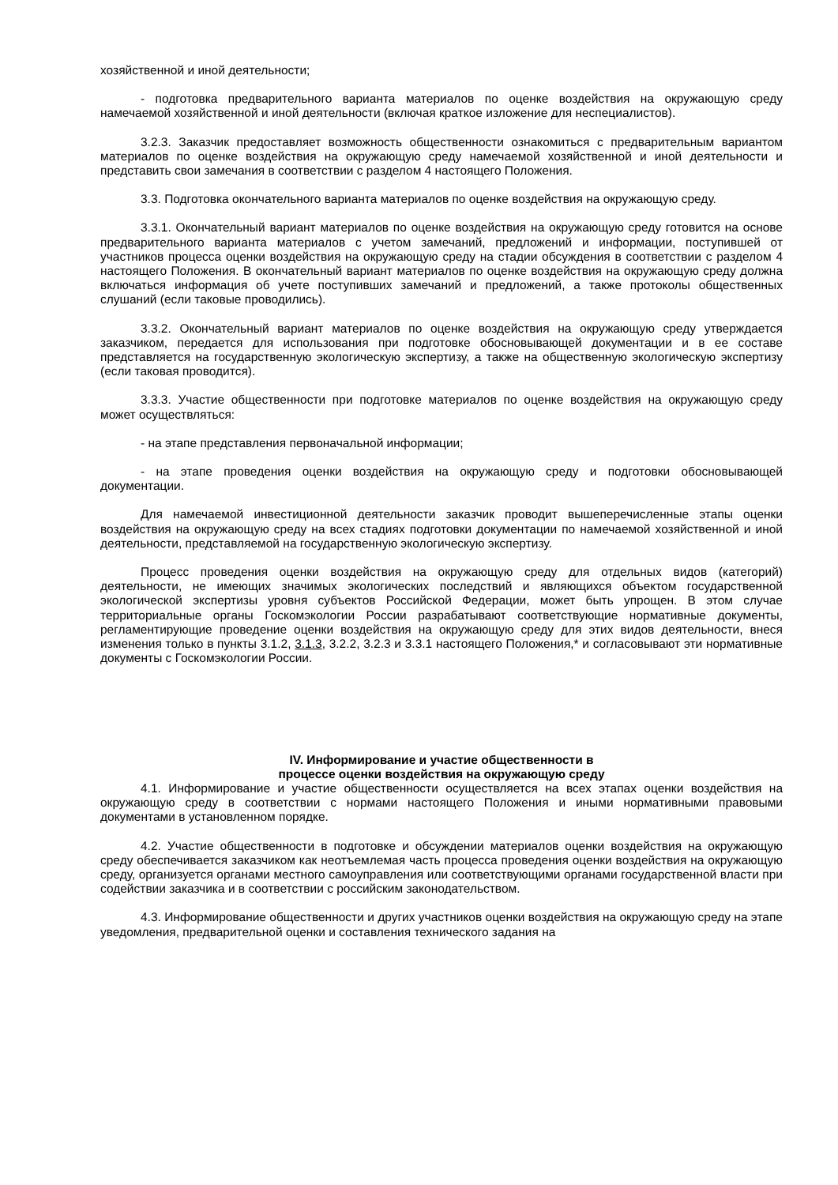хозяйственной и иной деятельности;
- подготовка предварительного варианта материалов по оценке воздействия на окружающую среду намечаемой хозяйственной и иной деятельности (включая краткое изложение для неспециалистов).
3.2.3. Заказчик предоставляет возможность общественности ознакомиться с предварительным вариантом материалов по оценке воздействия на окружающую среду намечаемой хозяйственной и иной деятельности и представить свои замечания в соответствии с разделом 4 настоящего Положения.
3.3. Подготовка окончательного варианта материалов по оценке воздействия на окружающую среду.
3.3.1. Окончательный вариант материалов по оценке воздействия на окружающую среду готовится на основе предварительного варианта материалов с учетом замечаний, предложений и информации, поступившей от участников процесса оценки воздействия на окружающую среду на стадии обсуждения в соответствии с разделом 4 настоящего Положения. В окончательный вариант материалов по оценке воздействия на окружающую среду должна включаться информация об учете поступивших замечаний и предложений, а также протоколы общественных слушаний (если таковые проводились).
3.3.2. Окончательный вариант материалов по оценке воздействия на окружающую среду утверждается заказчиком, передается для использования при подготовке обосновывающей документации и в ее составе представляется на государственную экологическую экспертизу, а также на общественную экологическую экспертизу (если таковая проводится).
3.3.3. Участие общественности при подготовке материалов по оценке воздействия на окружающую среду может осуществляться:
- на этапе представления первоначальной информации;
- на этапе проведения оценки воздействия на окружающую среду и подготовки обосновывающей документации.
Для намечаемой инвестиционной деятельности заказчик проводит вышеперечисленные этапы оценки воздействия на окружающую среду на всех стадиях подготовки документации по намечаемой хозяйственной и иной деятельности, представляемой на государственную экологическую экспертизу.
Процесс проведения оценки воздействия на окружающую среду для отдельных видов (категорий) деятельности, не имеющих значимых экологических последствий и являющихся объектом государственной экологической экспертизы уровня субъектов Российской Федерации, может быть упрощен. В этом случае территориальные органы Госкомэкологии России разрабатывают соответствующие нормативные документы, регламентирующие проведение оценки воздействия на окружающую среду для этих видов деятельности, внеся изменения только в пункты 3.1.2, 3.1.3, 3.2.2, 3.2.3 и 3.3.1 настоящего Положения,* и согласовывают эти нормативные документы с Госкомэкологии России.
IV. Информирование и участие общественности в
процессе оценки воздействия на окружающую среду
4.1. Информирование и участие общественности осуществляется на всех этапах оценки воздействия на окружающую среду в соответствии с нормами настоящего Положения и иными нормативными правовыми документами в установленном порядке.
4.2. Участие общественности в подготовке и обсуждении материалов оценки воздействия на окружающую среду обеспечивается заказчиком как неотъемлемая часть процесса проведения оценки воздействия на окружающую среду, организуется органами местного самоуправления или соответствующими органами государственной власти при содействии заказчика и в соответствии с российским законодательством.
4.3. Информирование общественности и других участников оценки воздействия на окружающую среду на этапе уведомления, предварительной оценки и составления технического задания на